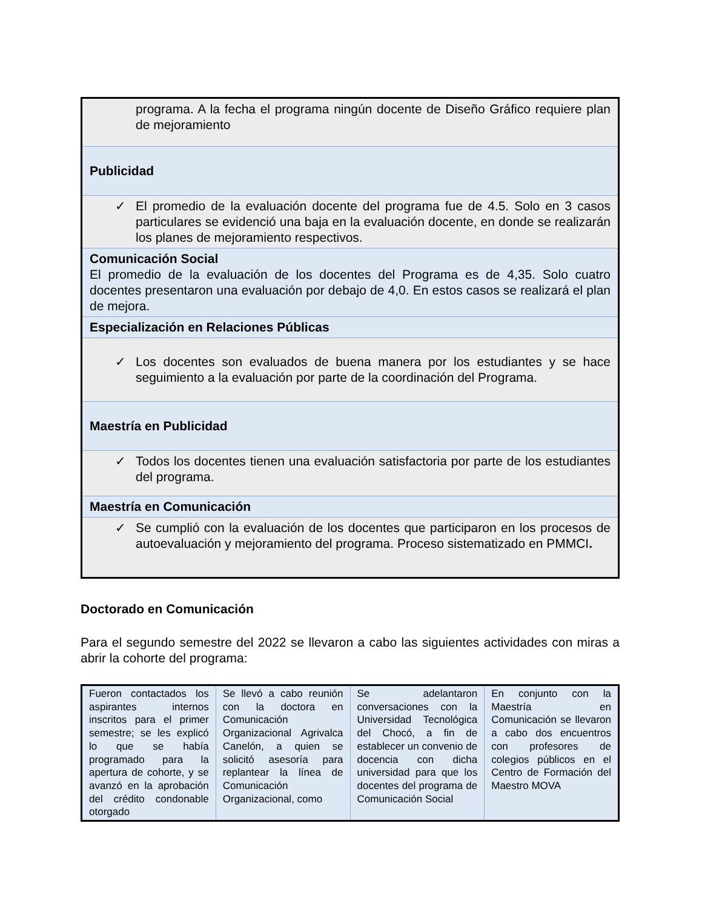| programa. A la fecha el programa ningún docente de Diseño Gráfico requiere plan de mejoramiento |
| Publicidad |
| ✓ El promedio de la evaluación docente del programa fue de 4.5. Solo en 3 casos particulares se evidenció una baja en la evaluación docente, en donde se realizarán los planes de mejoramiento respectivos. |
| Comunicación Social El promedio de la evaluación de los docentes del Programa es de 4,35. Solo cuatro docentes presentaron una evaluación por debajo de 4,0. En estos casos se realizará el plan de mejora. |
| Especialización en Relaciones Públicas |
| ✓ Los docentes son evaluados de buena manera por los estudiantes y se hace seguimiento a la evaluación por parte de la coordinación del Programa. |
| Maestría en Publicidad |
| ✓ Todos los docentes tienen una evaluación satisfactoria por parte de los estudiantes del programa. |
| Maestría en Comunicación |
| ✓ Se cumplió con la evaluación de los docentes que participaron en los procesos de autoevaluación y mejoramiento del programa. Proceso sistematizado en PMMCI . |
Doctorado en Comunicación
Para el segundo semestre del 2022 se llevaron a cabo las siguientes actividades con miras a abrir la cohorte del programa:
| Fueron contactados los aspirantes internos inscritos para el primer semestre; se les explicó lo que se había programado para la apertura de cohorte, y se avanzó en la aprobación del crédito condonable otorgado | Se llevó a cabo reunión con la doctora en Comunicación Organizacional Agrivalca Canelón, a quien se solicitó asesoría para replantear la línea de Comunicación Organizacional, como | Se adelantaron conversaciones con la Universidad Tecnológica del Chocó, a fin de establecer un convenio de docencia con dicha universidad para que los docentes del programa de Comunicación Social | En conjunto con la Maestría en Comunicación se llevaron a cabo dos encuentros con profesores de colegios públicos en el Centro de Formación del Maestro MOVA |